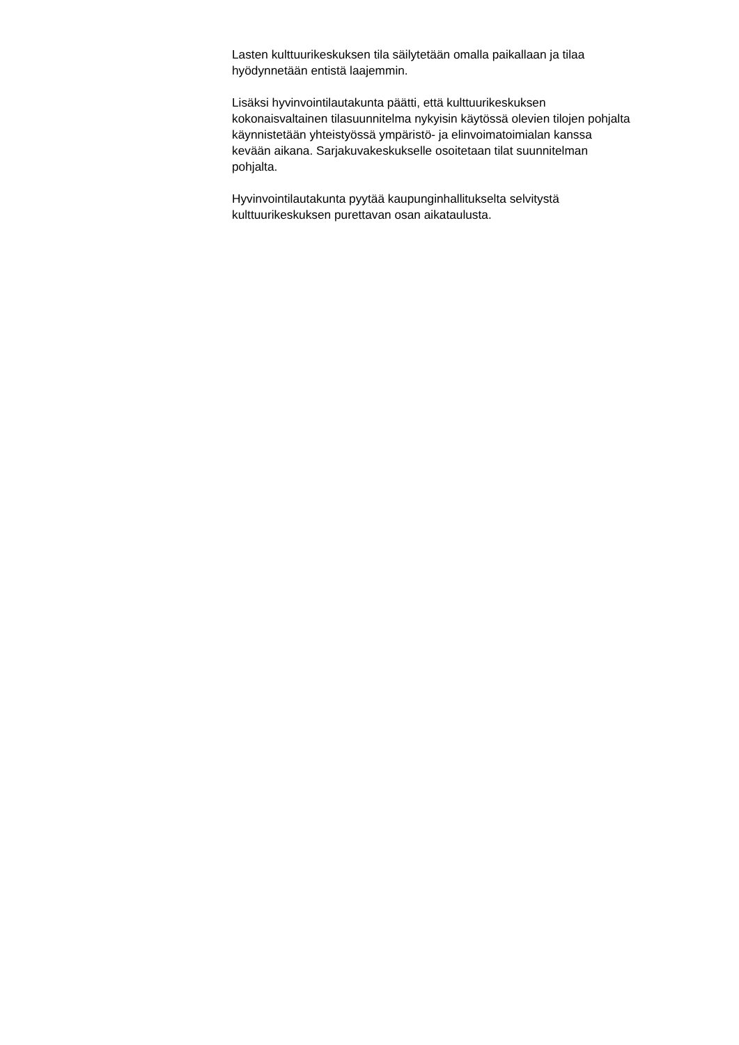Lasten kulttuurikeskuksen tila säilytetään omalla paikallaan ja tilaa
hyödynnetään entistä laajemmin.
Lisäksi hyvinvointilautakunta päätti, että kulttuurikeskuksen
kokonaisvaltainen tilasuunnitelma nykyisin käytössä olevien tilojen pohjalta
käynnistetään yhteistyössä ympäristö- ja elinvoimatoimialan kanssa
kevään aikana. Sarjakuvakeskukselle osoitetaan tilat suunnitelman
pohjalta.
Hyvinvointilautakunta pyytää kaupunginhallitukselta selvitystä
kulttuurikeskuksen purettavan osan aikataulusta.